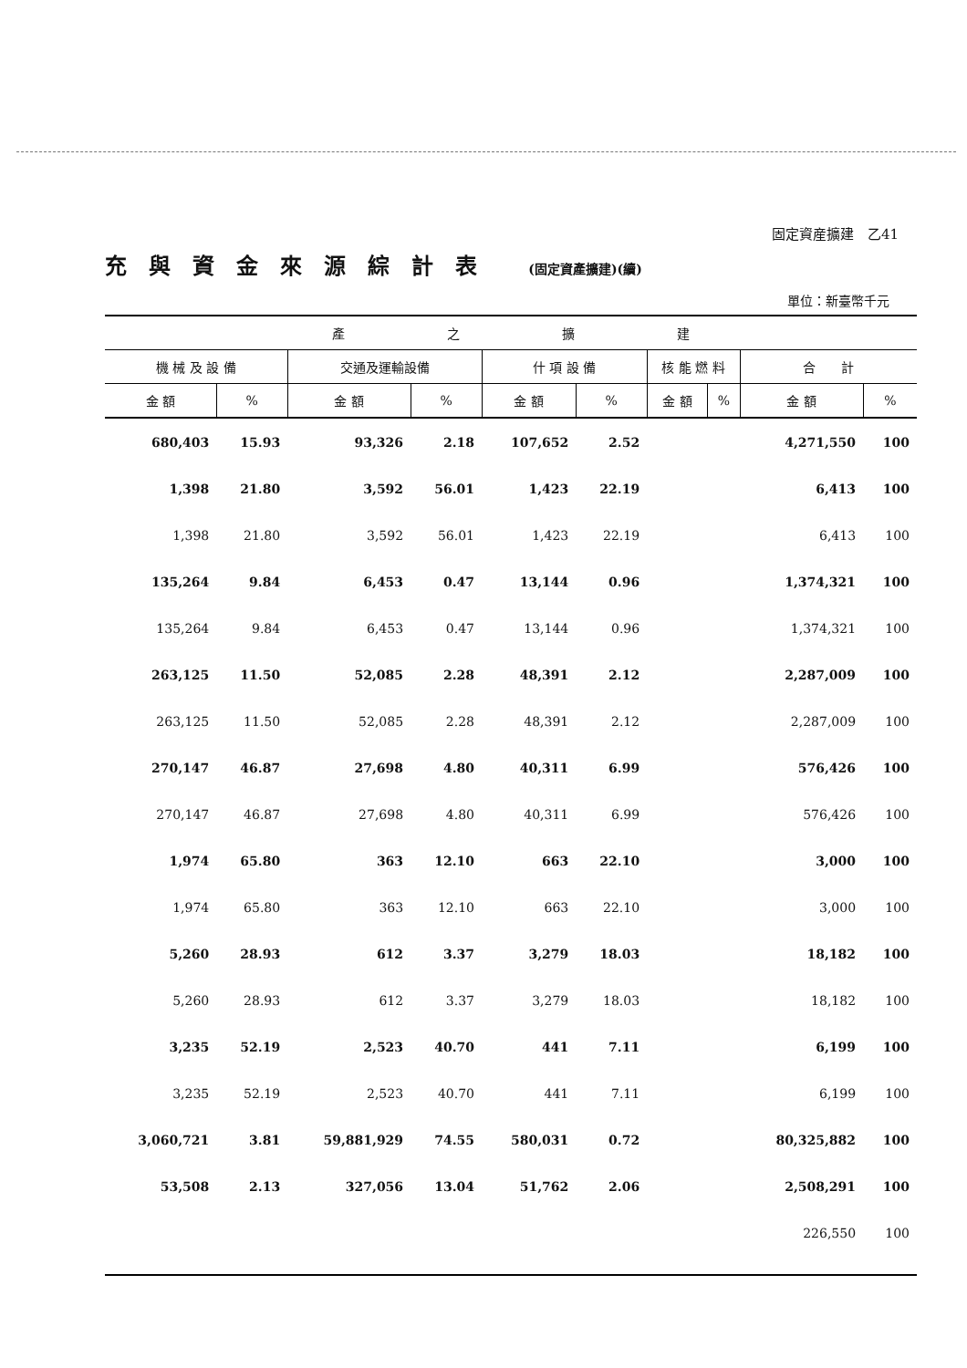固定資産擴建　乙41
充與資金來源綜計表 (固定資產擴建)(續)
單位：新臺幣千元
| 產 之 擴 建 | | | | | | | | | |
| --- | --- | --- | --- | --- | --- | --- | --- | --- | --- |
| 機 械 及 設 備 | | 交通及運輸設備 | | 什 項 設 備 | | 核 能 燃 料 | | 合 計 | |
| 金 額 | % | 金 額 | % | 金 額 | % | 金 額 | % | 金 額 | % |
| 680,403 | 15.93 | 93,326 | 2.18 | 107,652 | 2.52 | | | 4,271,550 | 100 |
| 1,398 | 21.80 | 3,592 | 56.01 | 1,423 | 22.19 | | | 6,413 | 100 |
| 1,398 | 21.80 | 3,592 | 56.01 | 1,423 | 22.19 | | | 6,413 | 100 |
| 135,264 | 9.84 | 6,453 | 0.47 | 13,144 | 0.96 | | | 1,374,321 | 100 |
| 135,264 | 9.84 | 6,453 | 0.47 | 13,144 | 0.96 | | | 1,374,321 | 100 |
| 263,125 | 11.50 | 52,085 | 2.28 | 48,391 | 2.12 | | | 2,287,009 | 100 |
| 263,125 | 11.50 | 52,085 | 2.28 | 48,391 | 2.12 | | | 2,287,009 | 100 |
| 270,147 | 46.87 | 27,698 | 4.80 | 40,311 | 6.99 | | | 576,426 | 100 |
| 270,147 | 46.87 | 27,698 | 4.80 | 40,311 | 6.99 | | | 576,426 | 100 |
| 1,974 | 65.80 | 363 | 12.10 | 663 | 22.10 | | | 3,000 | 100 |
| 1,974 | 65.80 | 363 | 12.10 | 663 | 22.10 | | | 3,000 | 100 |
| 5,260 | 28.93 | 612 | 3.37 | 3,279 | 18.03 | | | 18,182 | 100 |
| 5,260 | 28.93 | 612 | 3.37 | 3,279 | 18.03 | | | 18,182 | 100 |
| 3,235 | 52.19 | 2,523 | 40.70 | 441 | 7.11 | | | 6,199 | 100 |
| 3,235 | 52.19 | 2,523 | 40.70 | 441 | 7.11 | | | 6,199 | 100 |
| 3,060,721 | 3.81 | 59,881,929 | 74.55 | 580,031 | 0.72 | | | 80,325,882 | 100 |
| 53,508 | 2.13 | 327,056 | 13.04 | 51,762 | 2.06 | | | 2,508,291 | 100 |
| | | | | | | | | 226,550 | 100 |